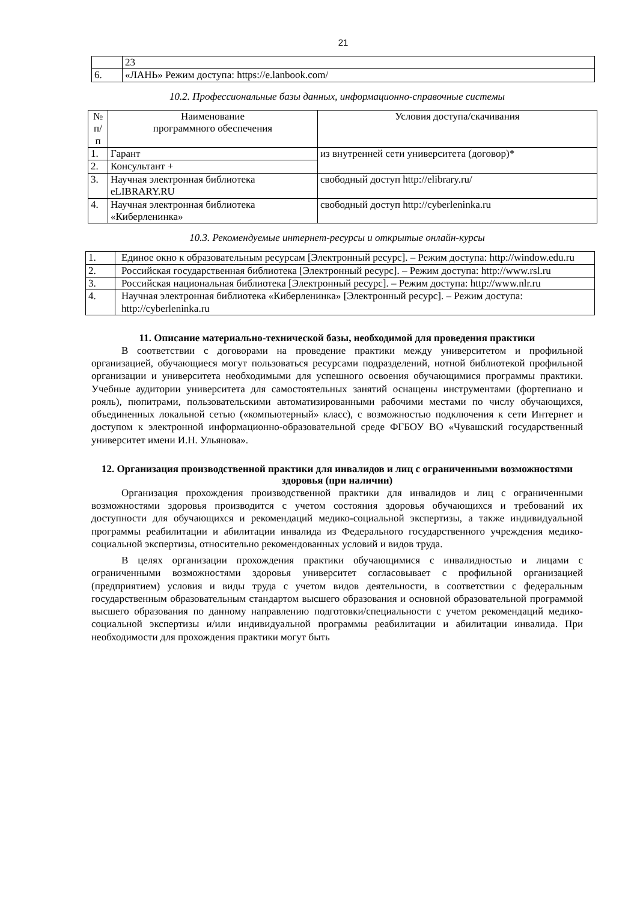21
| | 23 |
| 6. | «ЛАНЬ» Режим доступа: https://e.lanbook.com/ |
10.2. Профессиональные базы данных, информационно-справочные системы
| № п/ п | Наименование программного обеспечения | Условия доступа/скачивания |
| --- | --- | --- |
| 1. | Гарант | из внутренней сети университета (договор)* |
| 2. | Консультант + | |
| 3. | Научная электронная библиотека eLIBRARY.RU | свободный доступ http://elibrary.ru/ |
| 4. | Научная электронная библиотека «Киберленинка» | свободный доступ http://cyberleninka.ru |
10.3. Рекомендуемые интернет-ресурсы и открытые онлайн-курсы
| 1. | Единое окно к образовательным ресурсам [Электронный ресурс]. – Режим доступа: http://window.edu.ru |
| 2. | Российская государственная библиотека [Электронный ресурс]. – Режим доступа: http://www.rsl.ru |
| 3. | Российская национальная библиотека [Электронный ресурс]. – Режим доступа: http://www.nlr.ru |
| 4. | Научная электронная библиотека «Киберленинка» [Электронный ресурс]. – Режим доступа: http://cyberleninka.ru |
11. Описание материально-технической базы, необходимой для проведения практики
В соответствии с договорами на проведение практики между университетом и профильной организацией, обучающиеся могут пользоваться ресурсами подразделений, нотной библиотекой профильной организации и университета необходимыми для успешного освоения обучающимися программы практики. Учебные аудитории университета для самостоятельных занятий оснащены инструментами (фортепиано и рояль), пюпитрами, пользовательскими автоматизированными рабочими местами по числу обучающихся, объединенных локальной сетью («компьютерный» класс), с возможностью подключения к сети Интернет и доступом к электронной информационно-образовательной среде ФГБОУ ВО «Чувашский государственный университет имени И.Н. Ульянова».
12. Организация производственной практики для инвалидов и лиц с ограниченными возможностями здоровья (при наличии)
Организация прохождения производственной практики для инвалидов и лиц с ограниченными возможностями здоровья производится с учетом состояния здоровья обучающихся и требований их доступности для обучающихся и рекомендаций медико-социальной экспертизы, а также индивидуальной программы реабилитации и абилитации инвалида из Федерального государственного учреждения медико-социальной экспертизы, относительно рекомендованных условий и видов труда.
В целях организации прохождения практики обучающимися с инвалидностью и лицами с ограниченными возможностями здоровья университет согласовывает с профильной организацией (предприятием) условия и виды труда с учетом видов деятельности, в соответствии с федеральным государственным образовательным стандартом высшего образования и основной образовательной программой высшего образования по данному направлению подготовки/специальности с учетом рекомендаций медико-социальной экспертизы и/или индивидуальной программы реабилитации и абилитации инвалида. При необходимости для прохождения практики могут быть